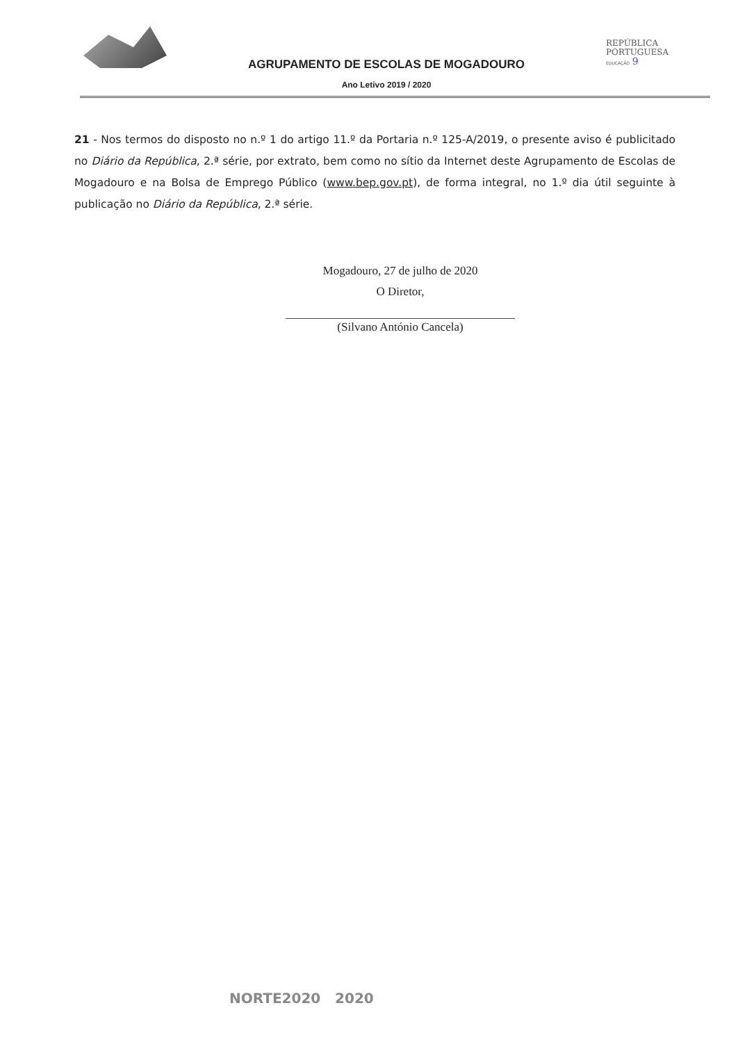AGRUPAMENTO DE ESCOLAS DE MOGADOURO
Ano Letivo 2019 / 2020
REPÚBLICA
PORTUGUESA
EDUCAÇÃO 9
21 - Nos termos do disposto no n.º 1 do artigo 11.º da Portaria n.º 125-A/2019, o presente aviso é publicitado no Diário da República, 2.ª série, por extrato, bem como no sítio da Internet deste Agrupamento de Escolas de Mogadouro e na Bolsa de Emprego Público (www.bep.gov.pt), de forma integral, no 1.º dia útil seguinte à publicação no Diário da República, 2.ª série.
Mogadouro, 27 de julho de 2020
O Diretor,
(Silvano António Cancela)
NORTE2020 2020